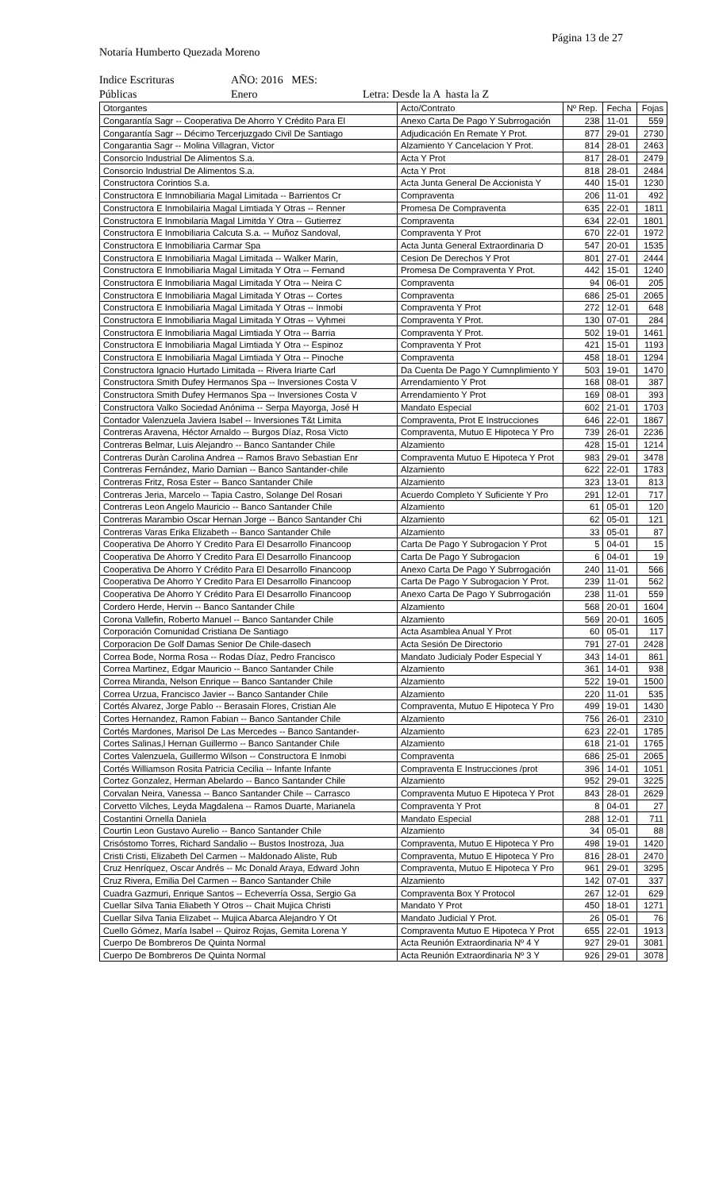Página 13 de 27
Notaría Humberto Quezada Moreno
Indice Escrituras
Públicas
AÑO: 2016 MES:
Enero
Letra: Desde la A hasta la Z
| Otorgantes | Acto/Contrato | Nº Rep. | Fecha | Fojas |
| --- | --- | --- | --- | --- |
| Congarantía Sagr -- Cooperativa De Ahorro Y Crédito Para El | Anexo Carta De Pago Y Subrrogación | 238 | 11-01 | 559 |
| Congarantía Sagr -- Décimo Tercerjuzgado Civil De Santiago | Adjudicación En Remate Y Prot. | 877 | 29-01 | 2730 |
| Congarantia Sagr -- Molina Villagran, Victor | Alzamiento Y Cancelacion Y Prot. | 814 | 28-01 | 2463 |
| Consorcio Industrial De Alimentos S.a. | Acta Y Prot | 817 | 28-01 | 2479 |
| Consorcio Industrial De Alimentos S.a. | Acta Y Prot | 818 | 28-01 | 2484 |
| Constructora Corintios S.a. | Acta Junta General De Accionista Y | 440 | 15-01 | 1230 |
| Constructora E Inmnobiliaria Magal Limitada -- Barrientos Cr | Compraventa | 206 | 11-01 | 492 |
| Constructora E Inmobilairia Magal Limtiada Y Otras -- Renner | Promesa De Compraventa | 635 | 22-01 | 1811 |
| Constructora E Inmobilaria Magal Limitda Y Otra -- Gutierrez | Compraventa | 634 | 22-01 | 1801 |
| Constructora E Inmobiliaria Calcuta S.a. -- Muñoz Sandoval, | Compraventa Y Prot | 670 | 22-01 | 1972 |
| Constructora E Inmobiliaria Carmar Spa | Acta Junta General Extraordinaria D | 547 | 20-01 | 1535 |
| Constructora E Inmobiliaria Magal Limitada -- Walker Marin, | Cesion De Derechos Y Prot | 801 | 27-01 | 2444 |
| Constructora E Inmobiliaria Magal Limitada Y Otra -- Fernand | Promesa De Compraventa Y Prot. | 442 | 15-01 | 1240 |
| Constructora E Inmobiliaria Magal Limitada Y Otra -- Neira C | Compraventa | 94 | 06-01 | 205 |
| Constructora E Inmobiliaria Magal Limitada Y Otras -- Cortes | Compraventa | 686 | 25-01 | 2065 |
| Constructora E Inmobiliaria Magal Limitada Y Otras -- Inmobi | Compraventa Y Prot | 272 | 12-01 | 648 |
| Constructora E Inmobiliaria Magal Limitada Y Otras -- Vyhmei | Compraventa Y Prot. | 130 | 07-01 | 284 |
| Constructora E Inmobiliaria Magal Limtiada Y Otra -- Barria | Compraventa Y Prot. | 502 | 19-01 | 1461 |
| Constructora E Inmobiliaria Magal Limtiada Y Otra -- Espinoz | Compraventa Y Prot | 421 | 15-01 | 1193 |
| Constructora E Inmobiliaria Magal Limtiada Y Otra -- Pinoche | Compraventa | 458 | 18-01 | 1294 |
| Constructora Ignacio Hurtado Limitada -- Rivera Iriarte Carl | Da Cuenta De Pago Y Cumnplimiento Y | 503 | 19-01 | 1470 |
| Constructora Smith Dufey Hermanos Spa -- Inversiones Costa V | Arrendamiento Y Prot | 168 | 08-01 | 387 |
| Constructora Smith Dufey Hermanos Spa -- Inversiones Costa V | Arrendamiento Y Prot | 169 | 08-01 | 393 |
| Constructora Valko Sociedad Anónima -- Serpa Mayorga, José H | Mandato Especial | 602 | 21-01 | 1703 |
| Contador Valenzuela Javiera Isabel -- Inversiones T&t Limita | Compraventa, Prot E Instrucciones | 646 | 22-01 | 1867 |
| Contreras Aravena, Héctor Arnaldo -- Burgos Díaz, Rosa Victo | Compraventa, Mutuo E Hipoteca Y Pro | 739 | 26-01 | 2236 |
| Contreras Belmar, Luis Alejandro -- Banco Santander Chile | Alzamiento | 428 | 15-01 | 1214 |
| Contreras Duràn Carolina Andrea -- Ramos Bravo Sebastian Enr | Compraventa Mutuo E Hipoteca Y Prot | 983 | 29-01 | 3478 |
| Contreras Fernández, Mario Damian -- Banco Santander-chile | Alzamiento | 622 | 22-01 | 1783 |
| Contreras Fritz, Rosa Ester -- Banco Santander Chile | Alzamiento | 323 | 13-01 | 813 |
| Contreras Jeria, Marcelo -- Tapia Castro, Solange Del Rosari | Acuerdo Completo Y Suficiente Y Pro | 291 | 12-01 | 717 |
| Contreras Leon Angelo Mauricio -- Banco Santander Chile | Alzamiento | 61 | 05-01 | 120 |
| Contreras Marambio Oscar Hernan Jorge -- Banco Santander Chi | Alzamiento | 62 | 05-01 | 121 |
| Contreras Varas Erika Elizabeth -- Banco Santander Chile | Alzamiento | 33 | 05-01 | 87 |
| Cooperativa De Ahorro Y Credito Para El Desarrollo Financoop | Carta De Pago Y Subrogacion Y Prot | 5 | 04-01 | 15 |
| Cooperativa De Ahorro Y Credito Para El Desarrollo Financoop | Carta De Pago Y Subrogacion | 6 | 04-01 | 19 |
| Cooperativa De Ahorro Y Crédito Para El Desarrollo Financoop | Anexo Carta De Pago Y Subrrogación | 240 | 11-01 | 566 |
| Cooperativa De Ahorro Y Credito Para El Desarrollo Financoop | Carta De Pago Y Subrogacion Y Prot. | 239 | 11-01 | 562 |
| Cooperativa De Ahorro Y Crédito Para El Desarrollo Financoop | Anexo Carta De Pago Y Subrrogación | 238 | 11-01 | 559 |
| Cordero Herde, Hervin -- Banco Santander Chile | Alzamiento | 568 | 20-01 | 1604 |
| Corona Vallefin, Roberto Manuel -- Banco Santander Chile | Alzamiento | 569 | 20-01 | 1605 |
| Corporación Comunidad Cristiana De Santiago | Acta Asamblea Anual Y Prot | 60 | 05-01 | 117 |
| Corporacion De Golf Damas Senior De Chile-dasech | Acta Sesión De Directorio | 791 | 27-01 | 2428 |
| Correa Bode, Norma Rosa -- Rodas Díaz, Pedro Francisco | Mandato Judicialy Poder Especial Y | 343 | 14-01 | 861 |
| Correa Martinez, Edgar Mauricio -- Banco Santander Chile | Alzamiento | 361 | 14-01 | 938 |
| Correa Miranda, Nelson Enrique -- Banco Santander Chile | Alzamiento | 522 | 19-01 | 1500 |
| Correa Urzua, Francisco Javier -- Banco Santander Chile | Alzamiento | 220 | 11-01 | 535 |
| Cortés Alvarez, Jorge Pablo -- Berasain Flores, Cristian Ale | Compraventa, Mutuo E Hipoteca Y Pro | 499 | 19-01 | 1430 |
| Cortes Hernandez, Ramon Fabian -- Banco Santander Chile | Alzamiento | 756 | 26-01 | 2310 |
| Cortés Mardones, Marisol De Las Mercedes -- Banco Santander- | Alzamiento | 623 | 22-01 | 1785 |
| Cortes Salinas,l Hernan Guillermo -- Banco Santander Chile | Alzamiento | 618 | 21-01 | 1765 |
| Cortes Valenzuela, Guillermo Wilson -- Constructora E Inmobi | Compraventa | 686 | 25-01 | 2065 |
| Cortés Williamson Rosita Patricia Cecilia -- Infante Infante | Compraventa E Instrucciones /prot | 396 | 14-01 | 1051 |
| Cortez Gonzalez, Herman Abelardo -- Banco Santander Chile | Alzamiento | 952 | 29-01 | 3225 |
| Corvalan Neira, Vanessa -- Banco Santander Chile -- Carrasco | Compraventa Mutuo E Hipoteca Y Prot | 843 | 28-01 | 2629 |
| Corvetto Vilches, Leyda Magdalena -- Ramos Duarte, Marianela | Compraventa Y Prot | 8 | 04-01 | 27 |
| Costantini Ornella Daniela | Mandato Especial | 288 | 12-01 | 711 |
| Courtin Leon Gustavo Aurelio -- Banco Santander Chile | Alzamiento | 34 | 05-01 | 88 |
| Crisóstomo Torres, Richard Sandalio -- Bustos Inostroza, Jua | Compraventa, Mutuo E Hipoteca Y Pro | 498 | 19-01 | 1420 |
| Cristi Cristi, Elizabeth Del Carmen -- Maldonado Aliste, Rub | Compraventa, Mutuo E Hipoteca Y Pro | 816 | 28-01 | 2470 |
| Cruz Henríquez, Oscar Andrés -- Mc Donald Araya, Edward John | Compraventa, Mutuo E Hipoteca Y Pro | 961 | 29-01 | 3295 |
| Cruz Rivera, Emilia Del Carmen -- Banco Santander Chile | Alzamiento | 142 | 07-01 | 337 |
| Cuadra Gazmuri, Enrique Santos -- Echeverría Ossa, Sergio Ga | Compraventa Box Y Protocol | 267 | 12-01 | 629 |
| Cuellar Silva Tania Eliabeth Y Otros -- Chait Mujica Christi | Mandato Y Prot | 450 | 18-01 | 1271 |
| Cuellar Silva Tania Elizabet -- Mujica Abarca Alejandro Y Ot | Mandato Judicial Y Prot. | 26 | 05-01 | 76 |
| Cuello Gómez, María Isabel -- Quiroz Rojas, Gemita Lorena Y | Compraventa Mutuo E Hipoteca Y Prot | 655 | 22-01 | 1913 |
| Cuerpo De Bombreros De Quinta Normal | Acta Reunión Extraordinaria Nº 4 Y | 927 | 29-01 | 3081 |
| Cuerpo De Bombreros De Quinta Normal | Acta Reunión Extraordinaria Nº 3 Y | 926 | 29-01 | 3078 |